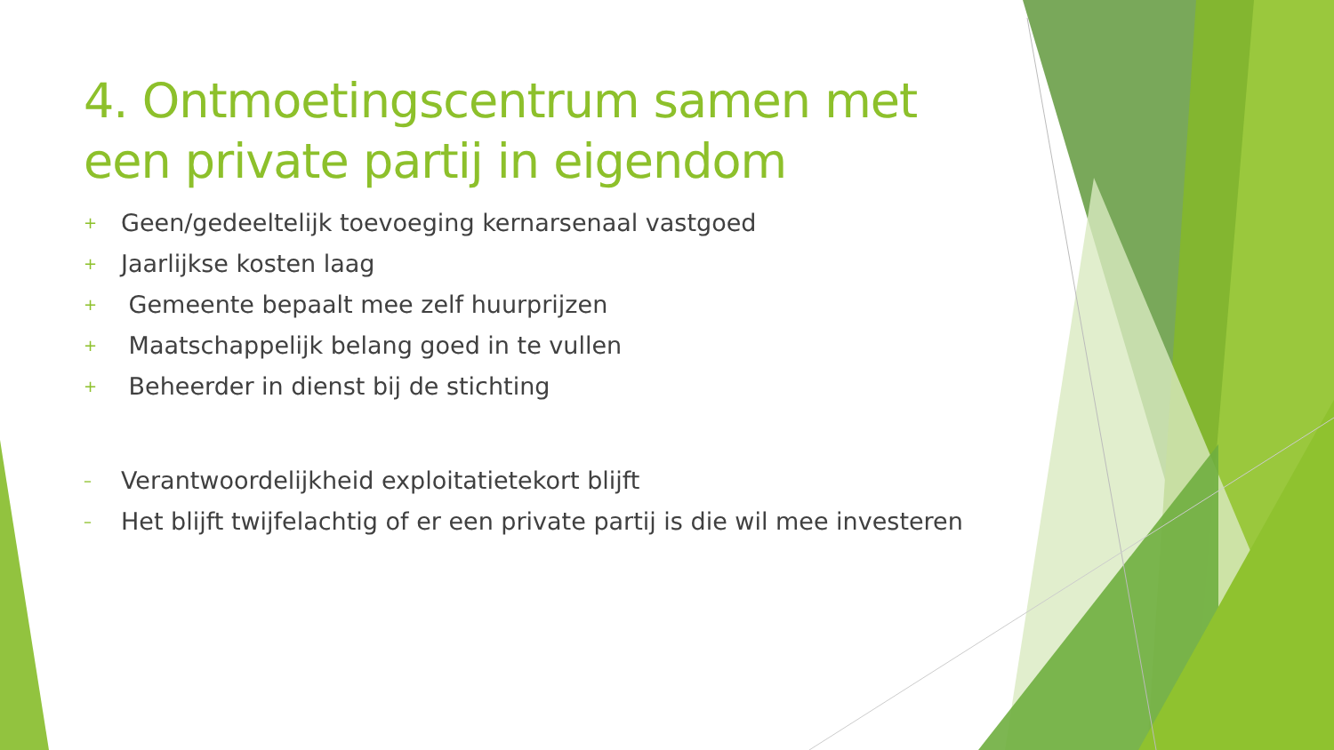4. Ontmoetingscentrum samen met een private partij in eigendom
+ Geen/gedeeltelijk toevoeging kernarsenaal vastgoed
+ Jaarlijkse kosten laag
+ Gemeente bepaalt mee zelf huurprijzen
+ Maatschappelijk belang goed in te vullen
+ Beheerder in dienst bij de stichting
– Verantwoordelijkheid exploitatietekort blijft
– Het blijft twijfelachtig of er een private partij is die wil mee investeren